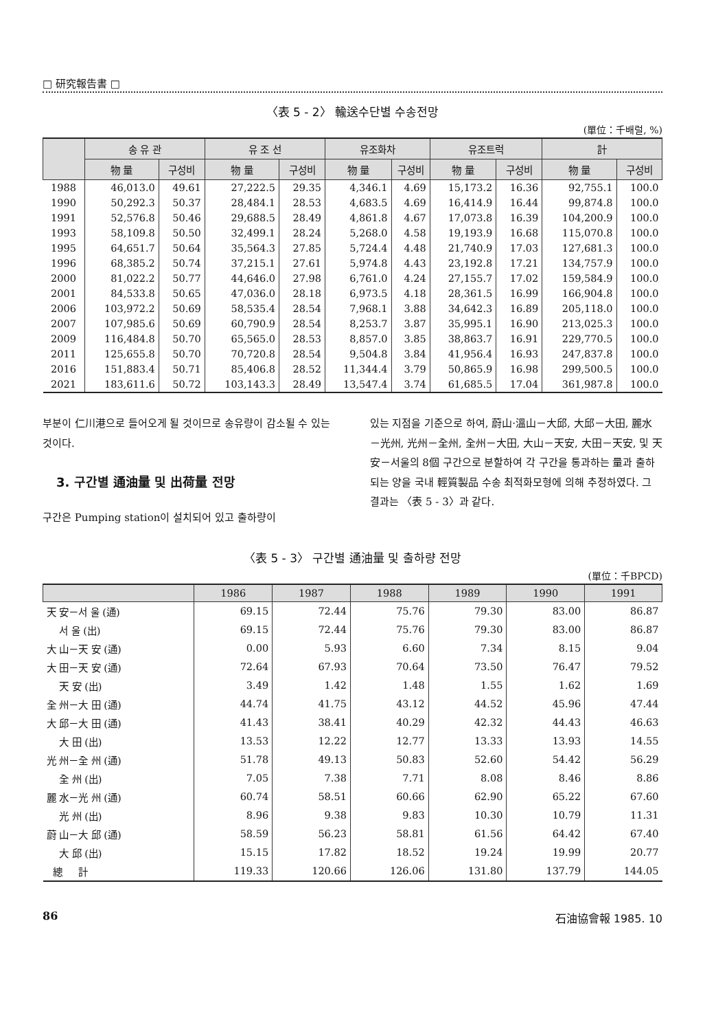□ 研究報告書 □
〈表 5 - 2〉 輸送수단별 수송전망
(單位：千배럴, %)
| | 송 유 관 | | 유 조 선 | | 유조화차 | | 유조트럭 | | 計 | |
| --- | --- | --- | --- | --- | --- | --- | --- | --- | --- | --- |
| | 物 量 | 구성비 | 物 量 | 구성비 | 物 量 | 구성비 | 物 量 | 구성비 | 物 量 | 구성비 |
| 1988 | 46,013.0 | 49.61 | 27,222.5 | 29.35 | 4,346.1 | 4.69 | 15,173.2 | 16.36 | 92,755.1 | 100.0 |
| 1990 | 50,292.3 | 50.37 | 28,484.1 | 28.53 | 4,683.5 | 4.69 | 16,414.9 | 16.44 | 99,874.8 | 100.0 |
| 1991 | 52,576.8 | 50.46 | 29,688.5 | 28.49 | 4,861.8 | 4.67 | 17,073.8 | 16.39 | 104,200.9 | 100.0 |
| 1993 | 58,109.8 | 50.50 | 32,499.1 | 28.24 | 5,268.0 | 4.58 | 19,193.9 | 16.68 | 115,070.8 | 100.0 |
| 1995 | 64,651.7 | 50.64 | 35,564.3 | 27.85 | 5,724.4 | 4.48 | 21,740.9 | 17.03 | 127,681.3 | 100.0 |
| 1996 | 68,385.2 | 50.74 | 37,215.1 | 27.61 | 5,974.8 | 4.43 | 23,192.8 | 17.21 | 134,757.9 | 100.0 |
| 2000 | 81,022.2 | 50.77 | 44,646.0 | 27.98 | 6,761.0 | 4.24 | 27,155.7 | 17.02 | 159,584.9 | 100.0 |
| 2001 | 84,533.8 | 50.65 | 47,036.0 | 28.18 | 6,973.5 | 4.18 | 28,361.5 | 16.99 | 166,904.8 | 100.0 |
| 2006 | 103,972.2 | 50.69 | 58,535.4 | 28.54 | 7,968.1 | 3.88 | 34,642.3 | 16.89 | 205,118.0 | 100.0 |
| 2007 | 107,985.6 | 50.69 | 60,790.9 | 28.54 | 8,253.7 | 3.87 | 35,995.1 | 16.90 | 213,025.3 | 100.0 |
| 2009 | 116,484.8 | 50.70 | 65,565.0 | 28.53 | 8,857.0 | 3.85 | 38,863.7 | 16.91 | 229,770.5 | 100.0 |
| 2011 | 125,655.8 | 50.70 | 70,720.8 | 28.54 | 9,504.8 | 3.84 | 41,956.4 | 16.93 | 247,837.8 | 100.0 |
| 2016 | 151,883.4 | 50.71 | 85,406.8 | 28.52 | 11,344.4 | 3.79 | 50,865.9 | 16.98 | 299,500.5 | 100.0 |
| 2021 | 183,611.6 | 50.72 | 103,143.3 | 28.49 | 13,547.4 | 3.74 | 61,685.5 | 17.04 | 361,987.8 | 100.0 |
부분이 仁川港으로 들어오게 될 것이므로 송유량이 감소될 수 있는 것이다.
3. 구간별 通油量 및 出荷量 전망
구간은 Pumping station이 설치되어 있고 출하량이
있는 지점을 기준으로 하여, 蔚山·溫山－大邱, 大邱－大田, 麗水－光州, 光州－全州, 全州－大田, 大山－天安, 大田－天安, 및 天安－서울의 8個 구간으로 분할하여 각 구간을 통과하는 量과 출하되는 양을 국내 輕質製品 수송 최적화모형에 의해 추정하였다. 그 결과는 〈表 5 - 3〉과 같다.
〈表 5 - 3〉 구간별 通油量 및 출하량 전망
(單位：千BPCD)
| | 1986 | 1987 | 1988 | 1989 | 1990 | 1991 |
| --- | --- | --- | --- | --- | --- | --- |
| 天 安－서 울 (通) | 69.15 | 72.44 | 75.76 | 79.30 | 83.00 | 86.87 |
| 서 울 (出) | 69.15 | 72.44 | 75.76 | 79.30 | 83.00 | 86.87 |
| 大 山－天 安 (通) | 0.00 | 5.93 | 6.60 | 7.34 | 8.15 | 9.04 |
| 大 田－天 安 (通) | 72.64 | 67.93 | 70.64 | 73.50 | 76.47 | 79.52 |
| 天 安 (出) | 3.49 | 1.42 | 1.48 | 1.55 | 1.62 | 1.69 |
| 全 州－大 田 (通) | 44.74 | 41.75 | 43.12 | 44.52 | 45.96 | 47.44 |
| 大 邱－大 田 (通) | 41.43 | 38.41 | 40.29 | 42.32 | 44.43 | 46.63 |
| 大 田 (出) | 13.53 | 12.22 | 12.77 | 13.33 | 13.93 | 14.55 |
| 光 州－全 州 (通) | 51.78 | 49.13 | 50.83 | 52.60 | 54.42 | 56.29 |
| 全 州 (出) | 7.05 | 7.38 | 7.71 | 8.08 | 8.46 | 8.86 |
| 麗 水－光 州 (通) | 60.74 | 58.51 | 60.66 | 62.90 | 65.22 | 67.60 |
| 光 州 (出) | 8.96 | 9.38 | 9.83 | 10.30 | 10.79 | 11.31 |
| 蔚 山－大 邱 (通) | 58.59 | 56.23 | 58.81 | 61.56 | 64.42 | 67.40 |
| 大 邱 (出) | 15.15 | 17.82 | 18.52 | 19.24 | 19.99 | 20.77 |
| 總 計 | 119.33 | 120.66 | 126.06 | 131.80 | 137.79 | 144.05 |
86 石油協會報 1985. 10